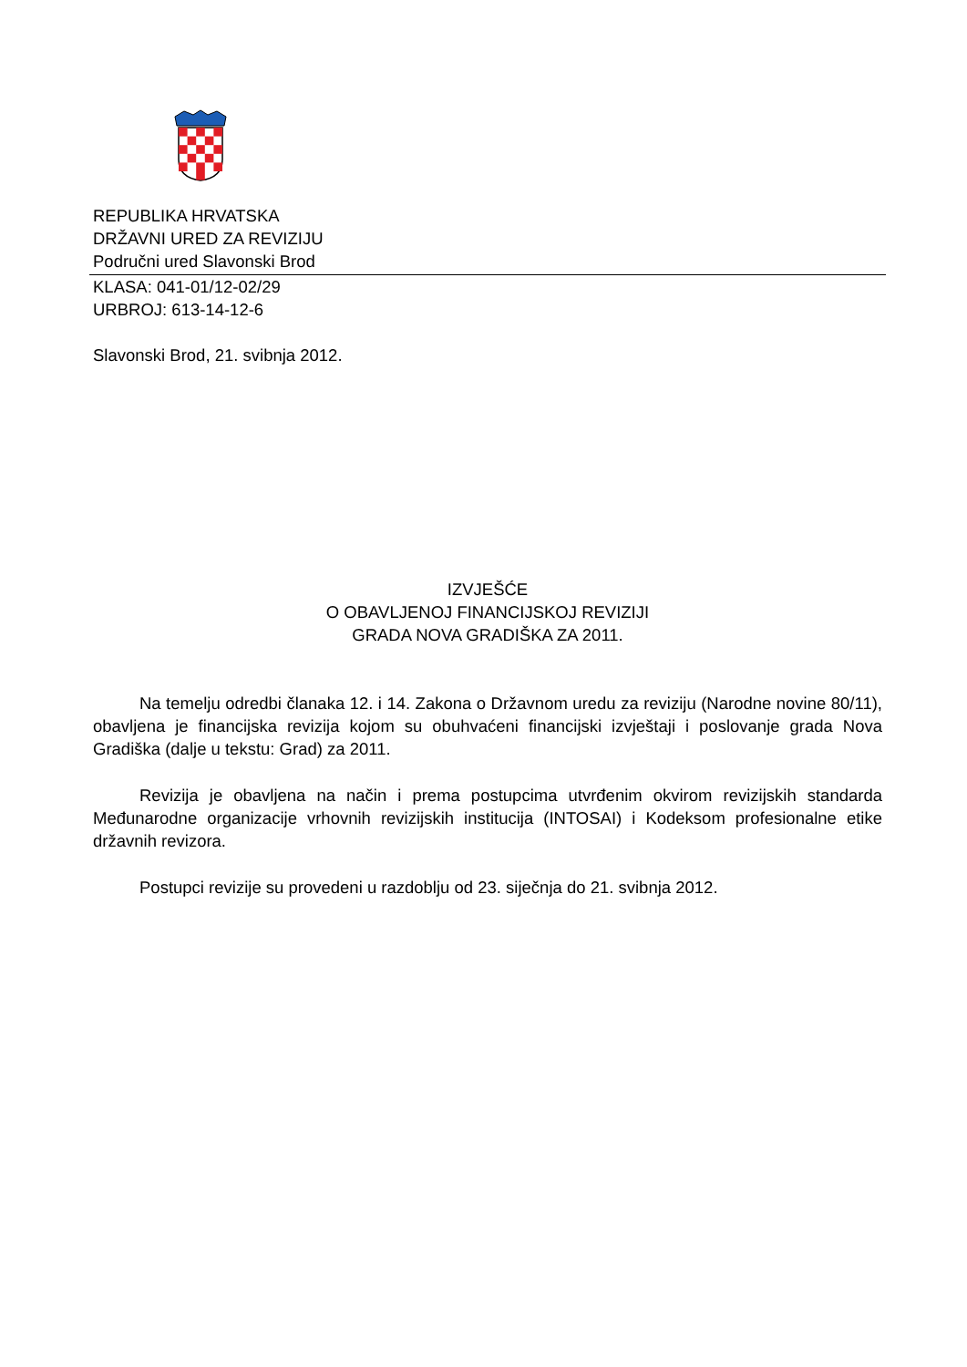REPUBLIKA HRVATSKA
DRŽAVNI URED ZA REVIZIJU
Područni ured Slavonski Brod
KLASA: 041-01/12-02/29
URBROJ: 613-14-12-6
Slavonski Brod, 21. svibnja 2012.
IZVJEŠĆE
O OBAVLJENOJ FINANCIJSKOJ REVIZIJI
GRADA NOVA GRADIŠKA ZA 2011.
Na temelju odredbi članaka 12. i 14. Zakona o Državnom uredu za reviziju (Narodne novine 80/11), obavljena je financijska revizija kojom su obuhvaćeni financijski izvještaji i poslovanje grada Nova Gradiška (dalje u tekstu: Grad) za 2011.
Revizija je obavljena na način i prema postupcima utvrđenim okvirom revizijskih standarda Međunarodne organizacije vrhovnih revizijskih institucija (INTOSAI) i Kodeksom profesionalne etike državnih revizora.
Postupci revizije su provedeni u razdoblju od 23. siječnja do 21. svibnja 2012.